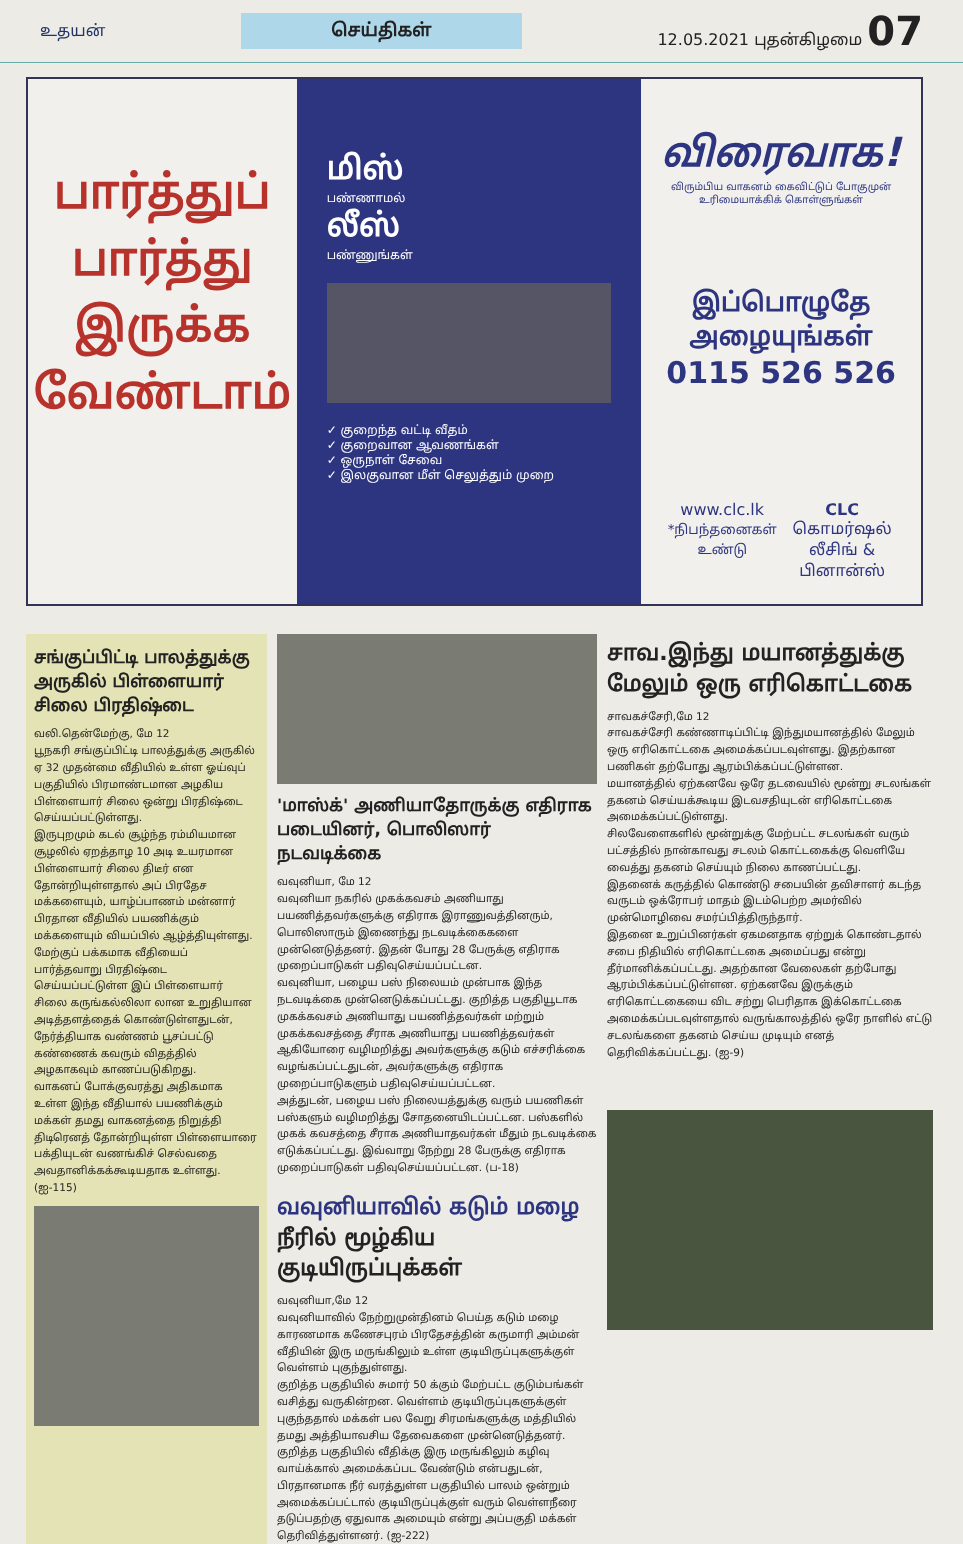உதயன் செய்திகள் 12.05.2021 புதன்கிழமை 07
பார்த்துப்
பார்த்து
இருக்க
வேண்டாம்
மிஸ்
பண்ணாமல்
லீஸ்
பண்ணுங்கள்
✓ குறைந்த வட்டி வீதம்
✓ குறைவான ஆவணங்கள்
✓ ஒருநாள் சேவை
✓ இலகுவான மீள் செலுத்தும் முறை
விரைவாக!
விரும்பிய வாகனம் கைவிட்டுப் போகுமுன் உரிமையாக்கிக் கொள்ளுங்கள்
இப்பொழுதே அழையுங்கள்
0115 526 526
www.clc.lk
*நிபந்தனைகள் உண்டு CLC
கொமர்ஷல்
லீசிங் & பினான்ஸ்
சங்குப்பிட்டி பாலத்துக்கு அருகில் பிள்ளையார் சிலை பிரதிஷ்டை
வலி.தென்மேற்கு, மே 12
பூநகரி சங்குப்பிட்டி பாலத்துக்கு அருகில் ஏ 32 முதன்மை வீதியில் உள்ள ஓய்வுப் பகுதியில் பிரமாண்டமான அழகிய பிள்ளையார் சிலை ஒன்று பிரதிஷ்டை செய்யப்பட்டுள்ளது.
இருபுறமும் கடல் சூழ்ந்த ரம்மியமான சூழலில் ஏறத்தாழ 10 அடி உயரமான பிள்ளையார் சிலை திடீர் என தோன்றியுள்ளதால் அப் பிரதேச மக்களையும், யாழ்ப்பாணம் மன்னார் பிரதான வீதியில் பயணிக்கும் மக்களையும் வியப்பில் ஆழ்த்தியுள்ளது. மேற்குப் பக்கமாக வீதியைப் பார்த்தவாறு பிரதிஷ்டை செய்யப்பட்டுள்ள இப் பிள்ளையார் சிலை கருங்கல்லிலா லான உறுதியான அடித்தளத்தைக் கொண்டுள்ளதுடன், நேர்த்தியாக வண்ணம் பூசப்பட்டு கண்ணைக் கவரும் விதத்தில் அழகாகவும் காணப்படுகிறது.
வாகனப் போக்குவரத்து அதிகமாக உள்ள இந்த வீதியால் பயணிக்கும் மக்கள் தமது வாகனத்தை நிறுத்தி திடிரெனத் தோன்றியுள்ள பிள்ளையாரை பக்தியுடன் வணங்கிச் செல்வதை அவதானிக்கக்கூடியதாக உள்ளது. (ஐ-115)
'மாஸ்க்' அணியாதோருக்கு எதிராக படையினர், பொலிஸார் நடவடிக்கை
வவுனியா, மே 12
வவுனியா நகரில் முகக்கவசம் அணியாது பயணித்தவர்களுக்கு எதிராக இராணுவத்தினரும், பொலிஸாரும் இணைந்து நடவடிக்கைகளை முன்னெடுத்தனர். இதன் போது 28 பேருக்கு எதிராக முறைப்பாடுகள் பதிவுசெய்யப்பட்டன.
வவுனியா, பழைய பஸ் நிலையம் முன்பாக இந்த நடவடிக்கை முன்னெடுக்கப்பட்டது. குறித்த பகுதியூடாக முகக்கவசம் அணியாது பயணித்தவர்கள் மற்றும் முகக்கவசத்தை சீராக அணியாது பயணித்தவர்கள் ஆகியோரை வழிமறித்து அவர்களுக்கு கடும் எச்சரிக்கை வழங்கப்பட்டதுடன், அவர்களுக்கு எதிராக முறைப்பாடுகளும் பதிவுசெய்யப்பட்டன.
அத்துடன், பழைய பஸ் நிலையத்துக்கு வரும் பயணிகள் பஸ்களும் வழிமறித்து சோதனையிடப்பட்டன. பஸ்களில் முகக் கவசத்தை சீராக அணியாதவர்கள் மீதும் நடவடிக்கை எடுக்கப்பட்டது. இவ்வாறு நேற்று 28 பேருக்கு எதிராக முறைப்பாடுகள் பதிவுசெய்யப்பட்டன. (ப-18)
வவுனியாவில் கடும் மழை
நீரில் மூழ்கிய குடியிருப்புக்கள்
வவுனியா,மே 12
வவுனியாவில் நேற்றுமுன்தினம் பெய்த கடும் மழை காரணமாக கணேசபுரம் பிரதேசத்தின் கருமாரி அம்மன் வீதியின் இரு மருங்கிலும் உள்ள குடியிருப்புகளுக்குள் வெள்ளம் புகுந்துள்ளது.
குறித்த பகுதியில் சுமார் 50 க்கும் மேற்பட்ட குடும்பங்கள் வசித்து வருகின்றன. வெள்ளம் குடியிருப்புகளுக்குள் புகுந்ததால் மக்கள் பல வேறு சிரமங்களுக்கு மத்தியில் தமது அத்தியாவசிய தேவைகளை முன்னெடுத்தனர். குறித்த பகுதியில் வீதிக்கு இரு மருங்கிலும் கழிவு வாய்க்கால் அமைக்கப்பட வேண்டும் என்பதுடன், பிரதானமாக நீர் வரத்துள்ள பகுதியில் பாலம் ஒன்றும் அமைக்கப்பட்டால் குடியிருப்புக்குள் வரும் வெள்ளநீரை தடுப்பதற்கு ஏதுவாக அமையும் என்று அப்பகுதி மக்கள் தெரிவித்துள்ளனர். (ஐ-222)
சாவ.இந்து மயானத்துக்கு மேலும் ஒரு எரிகொட்டகை
சாவகச்சேரி,மே 12
சாவகச்சேரி கண்ணாடிப்பிட்டி இந்துமயானத்தில் மேலும் ஒரு எரிகொட்டகை அமைக்கப்படவுள்ளது. இதற்கான பணிகள் தற்போது ஆரம்பிக்கப்பட்டுள்ளன.
மயானத்தில் ஏற்கனவே ஒரே தடவையில் மூன்று சடலங்கள் தகனம் செய்யக்கூடிய இடவசதியுடன் எரிகொட்டகை அமைக்கப்பட்டுள்ளது.
சிலவேளைகளில் மூன்றுக்கு மேற்பட்ட சடலங்கள் வரும் பட்சத்தில் நான்காவது சடலம் கொட்டகைக்கு வெளியே வைத்து தகனம் செய்யும் நிலை காணப்பட்டது.
இதனைக் கருத்தில் கொண்டு சபையின் தவிசாளர் கடந்த வருடம் ஒக்ரோபர் மாதம் இடம்பெற்ற அமர்வில் முன்மொழிவை சமர்ப்பித்திருந்தார்.
இதனை உறுப்பினர்கள் ஏகமனதாக ஏற்றுக் கொண்டதால் சபை நிதியில் எரிகொட்டகை அமைப்பது என்று தீர்மானிக்கப்பட்டது. அதற்கான வேலைகள் தற்போது ஆரம்பிக்கப்பட்டுள்ளன. ஏற்கனவே இருக்கும் எரிகொட்டகையை விட சற்று பெரிதாக இக்கொட்டகை அமைக்கப்படவுள்ளதால் வருங்காலத்தில் ஒரே நாளில் எட்டு சடலங்களை தகனம் செய்ய முடியும் எனத் தெரிவிக்கப்பட்டது. (ஐ-9)